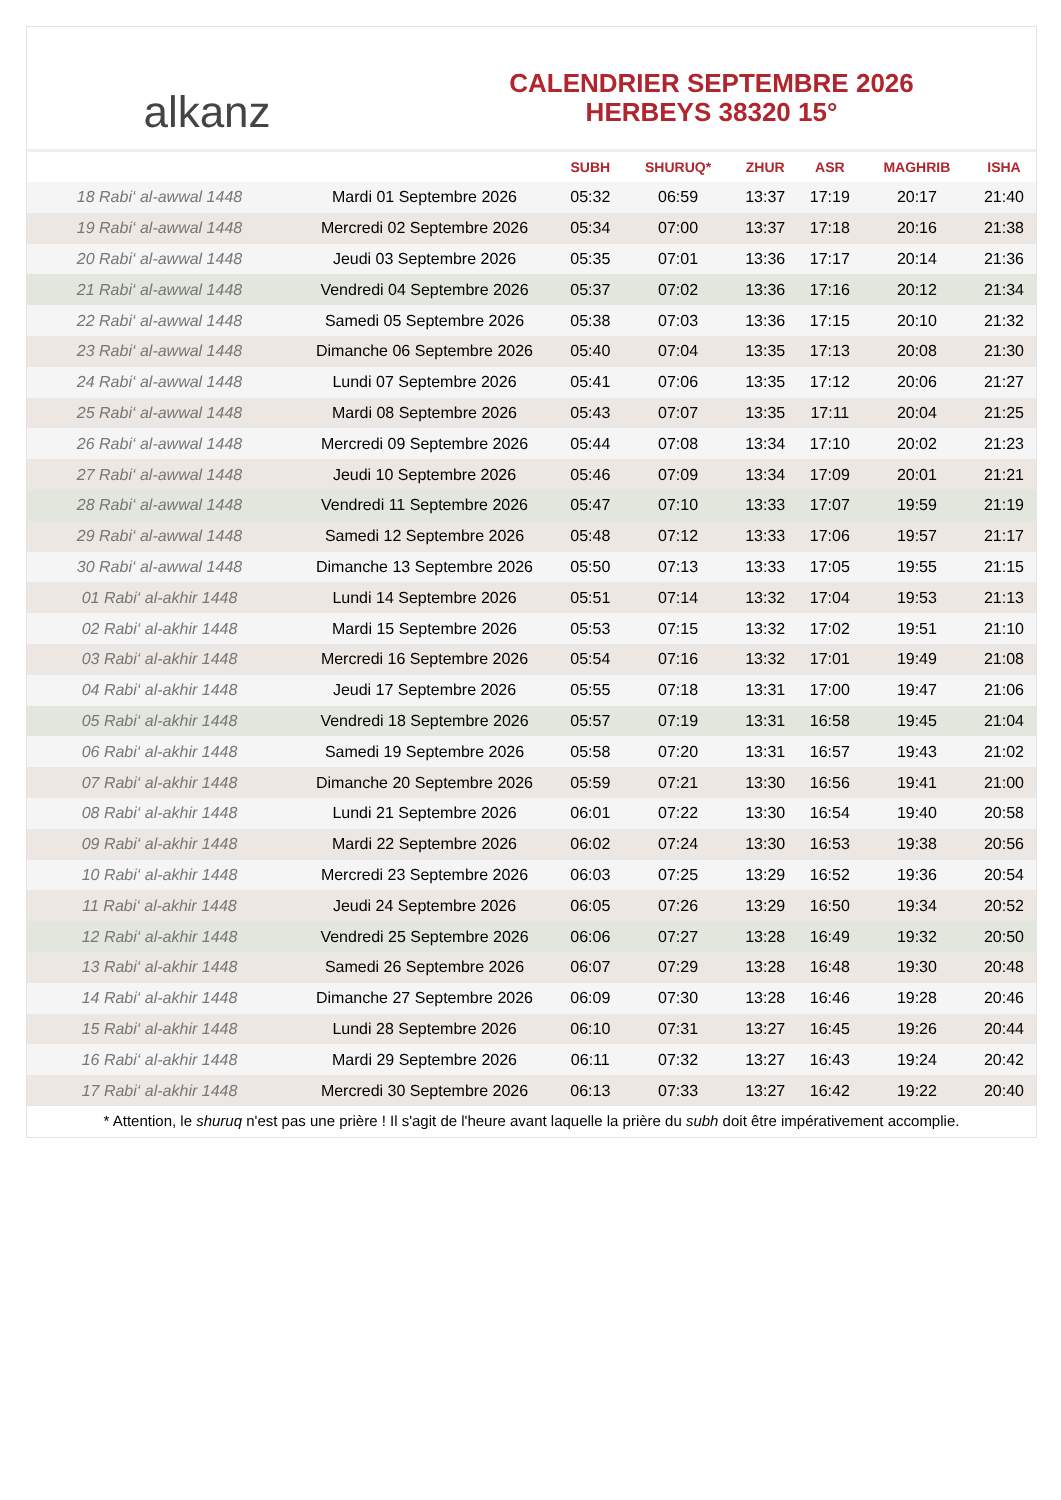alkanz
CALENDRIER SEPTEMBRE 2026
HERBEYS 38320 15°
| | | SUBH | SHURUQ* | ZHUR | ASR | MAGHRIB | ISHA |
| --- | --- | --- | --- | --- | --- | --- | --- |
| 18 Rabi‘ al-awwal 1448 | Mardi 01 Septembre 2026 | 05:32 | 06:59 | 13:37 | 17:19 | 20:17 | 21:40 |
| 19 Rabi‘ al-awwal 1448 | Mercredi 02 Septembre 2026 | 05:34 | 07:00 | 13:37 | 17:18 | 20:16 | 21:38 |
| 20 Rabi‘ al-awwal 1448 | Jeudi 03 Septembre 2026 | 05:35 | 07:01 | 13:36 | 17:17 | 20:14 | 21:36 |
| 21 Rabi‘ al-awwal 1448 | Vendredi 04 Septembre 2026 | 05:37 | 07:02 | 13:36 | 17:16 | 20:12 | 21:34 |
| 22 Rabi‘ al-awwal 1448 | Samedi 05 Septembre 2026 | 05:38 | 07:03 | 13:36 | 17:15 | 20:10 | 21:32 |
| 23 Rabi‘ al-awwal 1448 | Dimanche 06 Septembre 2026 | 05:40 | 07:04 | 13:35 | 17:13 | 20:08 | 21:30 |
| 24 Rabi‘ al-awwal 1448 | Lundi 07 Septembre 2026 | 05:41 | 07:06 | 13:35 | 17:12 | 20:06 | 21:27 |
| 25 Rabi‘ al-awwal 1448 | Mardi 08 Septembre 2026 | 05:43 | 07:07 | 13:35 | 17:11 | 20:04 | 21:25 |
| 26 Rabi‘ al-awwal 1448 | Mercredi 09 Septembre 2026 | 05:44 | 07:08 | 13:34 | 17:10 | 20:02 | 21:23 |
| 27 Rabi‘ al-awwal 1448 | Jeudi 10 Septembre 2026 | 05:46 | 07:09 | 13:34 | 17:09 | 20:01 | 21:21 |
| 28 Rabi‘ al-awwal 1448 | Vendredi 11 Septembre 2026 | 05:47 | 07:10 | 13:33 | 17:07 | 19:59 | 21:19 |
| 29 Rabi‘ al-awwal 1448 | Samedi 12 Septembre 2026 | 05:48 | 07:12 | 13:33 | 17:06 | 19:57 | 21:17 |
| 30 Rabi‘ al-awwal 1448 | Dimanche 13 Septembre 2026 | 05:50 | 07:13 | 13:33 | 17:05 | 19:55 | 21:15 |
| 01 Rabi‘ al-akhir 1448 | Lundi 14 Septembre 2026 | 05:51 | 07:14 | 13:32 | 17:04 | 19:53 | 21:13 |
| 02 Rabi‘ al-akhir 1448 | Mardi 15 Septembre 2026 | 05:53 | 07:15 | 13:32 | 17:02 | 19:51 | 21:10 |
| 03 Rabi‘ al-akhir 1448 | Mercredi 16 Septembre 2026 | 05:54 | 07:16 | 13:32 | 17:01 | 19:49 | 21:08 |
| 04 Rabi‘ al-akhir 1448 | Jeudi 17 Septembre 2026 | 05:55 | 07:18 | 13:31 | 17:00 | 19:47 | 21:06 |
| 05 Rabi‘ al-akhir 1448 | Vendredi 18 Septembre 2026 | 05:57 | 07:19 | 13:31 | 16:58 | 19:45 | 21:04 |
| 06 Rabi‘ al-akhir 1448 | Samedi 19 Septembre 2026 | 05:58 | 07:20 | 13:31 | 16:57 | 19:43 | 21:02 |
| 07 Rabi‘ al-akhir 1448 | Dimanche 20 Septembre 2026 | 05:59 | 07:21 | 13:30 | 16:56 | 19:41 | 21:00 |
| 08 Rabi‘ al-akhir 1448 | Lundi 21 Septembre 2026 | 06:01 | 07:22 | 13:30 | 16:54 | 19:40 | 20:58 |
| 09 Rabi‘ al-akhir 1448 | Mardi 22 Septembre 2026 | 06:02 | 07:24 | 13:30 | 16:53 | 19:38 | 20:56 |
| 10 Rabi‘ al-akhir 1448 | Mercredi 23 Septembre 2026 | 06:03 | 07:25 | 13:29 | 16:52 | 19:36 | 20:54 |
| 11 Rabi‘ al-akhir 1448 | Jeudi 24 Septembre 2026 | 06:05 | 07:26 | 13:29 | 16:50 | 19:34 | 20:52 |
| 12 Rabi‘ al-akhir 1448 | Vendredi 25 Septembre 2026 | 06:06 | 07:27 | 13:28 | 16:49 | 19:32 | 20:50 |
| 13 Rabi‘ al-akhir 1448 | Samedi 26 Septembre 2026 | 06:07 | 07:29 | 13:28 | 16:48 | 19:30 | 20:48 |
| 14 Rabi‘ al-akhir 1448 | Dimanche 27 Septembre 2026 | 06:09 | 07:30 | 13:28 | 16:46 | 19:28 | 20:46 |
| 15 Rabi‘ al-akhir 1448 | Lundi 28 Septembre 2026 | 06:10 | 07:31 | 13:27 | 16:45 | 19:26 | 20:44 |
| 16 Rabi‘ al-akhir 1448 | Mardi 29 Septembre 2026 | 06:11 | 07:32 | 13:27 | 16:43 | 19:24 | 20:42 |
| 17 Rabi‘ al-akhir 1448 | Mercredi 30 Septembre 2026 | 06:13 | 07:33 | 13:27 | 16:42 | 19:22 | 20:40 |
* Attention, le shuruq n'est pas une prière ! Il s'agit de l'heure avant laquelle la prière du subh doit être impérativement accomplie.